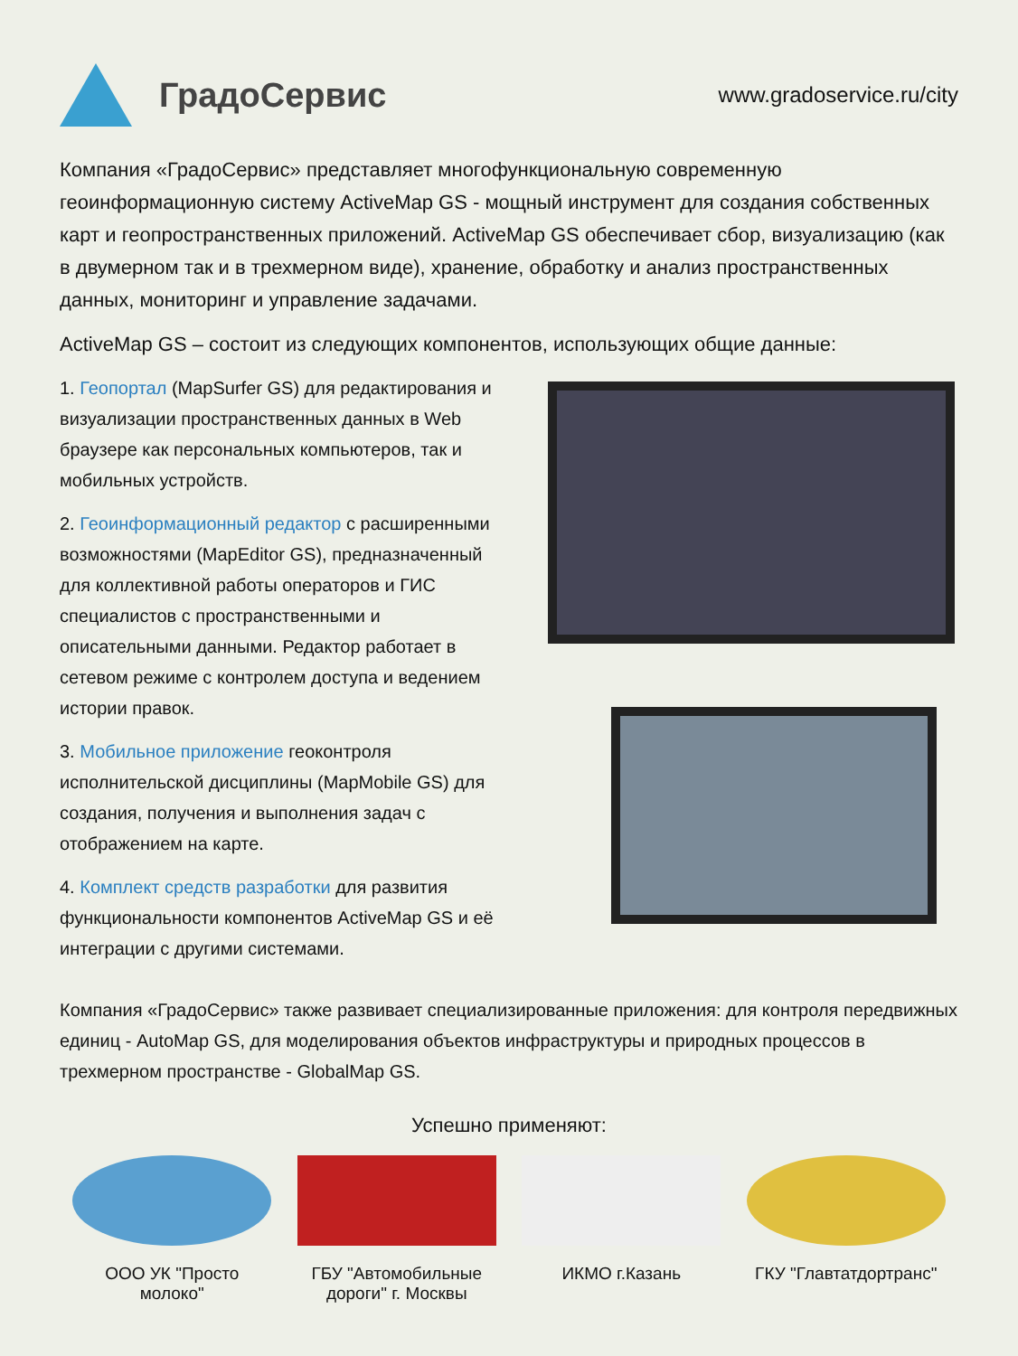ГрадоСервис
www.gradoservice.ru/city
Компания «ГрадоСервис» представляет многофункциональную современную геоинформационную систему ActiveMap GS - мощный инструмент для создания собственных карт и геопространственных приложений. ActiveMap GS обеспечивает сбор, визуализацию (как в двумерном так и в трехмерном виде), хранение, обработку и анализ пространственных данных, мониторинг и управление задачами.
ActiveMap GS – состоит из следующих компонентов, использующих общие данные:
1. Геопортал (MapSurfer GS) для редактирования и визуализации пространственных данных в Web браузере как персональных компьютеров, так и мобильных устройств.
2. Геоинформационный редактор с расширенными возможностями (MapEditor GS), предназначенный для коллективной работы операторов и ГИС специалистов с пространственными и описательными данными. Редактор работает в сетевом режиме с контролем доступа и ведением истории правок.
3. Мобильное приложение геоконтроля исполнительской дисциплины (MapMobile GS) для создания, получения и выполнения задач с отображением на карте.
4. Комплект средств разработки для развития функциональности компонентов ActiveMap GS и её интеграции с другими системами.
Компания «ГрадоСервис» также развивает специализированные приложения: для контроля передвижных единиц - AutoMap GS, для моделирования объектов инфраструктуры и природных процессов в трехмерном пространстве - GlobalMap GS.
Успешно применяют:
ООО УК "Просто молоко"
ГБУ "Автомобильные дороги" г. Москвы
ИКМО г.Казань ГКУ "Главтатдортранс"